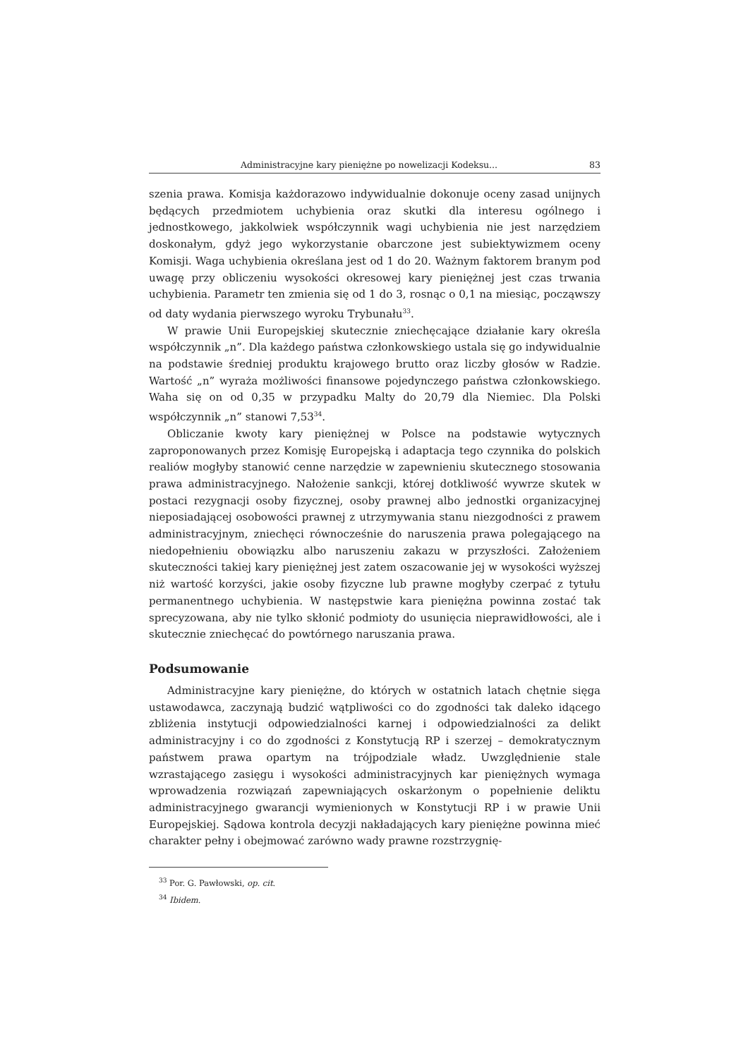Administracyjne kary pieniężne po nowelizacji Kodeksu... 83
szenia prawa. Komisja każdorazowo indywidualnie dokonuje oceny zasad unijnych będących przedmiotem uchybienia oraz skutki dla interesu ogólnego i jednostkowego, jakkolwiek współczynnik wagi uchybienia nie jest narzędziem doskonałym, gdyż jego wykorzystanie obarczone jest subiektywizmem oceny Komisji. Waga uchybienia określana jest od 1 do 20. Ważnym faktorem branym pod uwagę przy obliczeniu wysokości okresowej kary pieniężnej jest czas trwania uchybienia. Parametr ten zmienia się od 1 do 3, rosnąc o 0,1 na miesiąc, począwszy od daty wydania pierwszego wyroku Trybunału<sup>33</sup>.
W prawie Unii Europejskiej skutecznie zniechęcające działanie kary określa współczynnik „n”. Dla każdego państwa członkowskiego ustala się go indywidualnie na podstawie średniej produktu krajowego brutto oraz liczby głosów w Radzie. Wartość „n” wyraża możliwości finansowe pojedynczego państwa członkowskiego. Waha się on od 0,35 w przypadku Malty do 20,79 dla Niemiec. Dla Polski współczynnik „n” stanowi 7,53<sup>34</sup>.
Obliczanie kwoty kary pieniężnej w Polsce na podstawie wytycznych zaproponowanych przez Komisję Europejską i adaptacja tego czynnika do polskich realiów mogłyby stanowić cenne narzędzie w zapewnieniu skutecznego stosowania prawa administracyjnego. Nałożenie sankcji, której dotkliwość wywrze skutek w postaci rezygnacji osoby fizycznej, osoby prawnej albo jednostki organizacyjnej nieposiadającej osobowości prawnej z utrzymywania stanu niezgodności z prawem administracyjnym, zniechęci równocześnie do naruszenia prawa polegającego na niedopełnieniu obowiązku albo naruszeniu zakazu w przyszłości. Założeniem skuteczności takiej kary pieniężnej jest zatem oszacowanie jej w wysokości wyższej niż wartość korzyści, jakie osoby fizyczne lub prawne mogłyby czerpać z tytułu permanentnego uchybienia. W następstwie kara pieniężna powinna zostać tak sprecyzowana, aby nie tylko skłonić podmioty do usunięcia nieprawidłowości, ale i skutecznie zniechęcać do powtórnego naruszania prawa.
Podsumowanie
Administracyjne kary pieniężne, do których w ostatnich latach chętnie sięga ustawodawca, zaczynają budzić wątpliwości co do zgodności tak daleko idącego zbliżenia instytucji odpowiedzialności karnej i odpowiedzialności za delikt administracyjny i co do zgodności z Konstytucją RP i szerzej – demokratycznym państwem prawa opartym na trójpodziale władz. Uwzględnienie stale wzrastającego zasięgu i wysokości administracyjnych kar pieniężnych wymaga wprowadzenia rozwiązań zapewniających oskarżonym o popełnienie deliktu administracyjnego gwarancji wymienionych w Konstytucji RP i w prawie Unii Europejskiej. Sądowa kontrola decyzji nakładających kary pieniężne powinna mieć charakter pełny i obejmować zarówno wady prawne rozstrzygnię-
<sup>33</sup> Por. G. Pawłowski, op. cit.
<sup>34</sup> Ibidem.